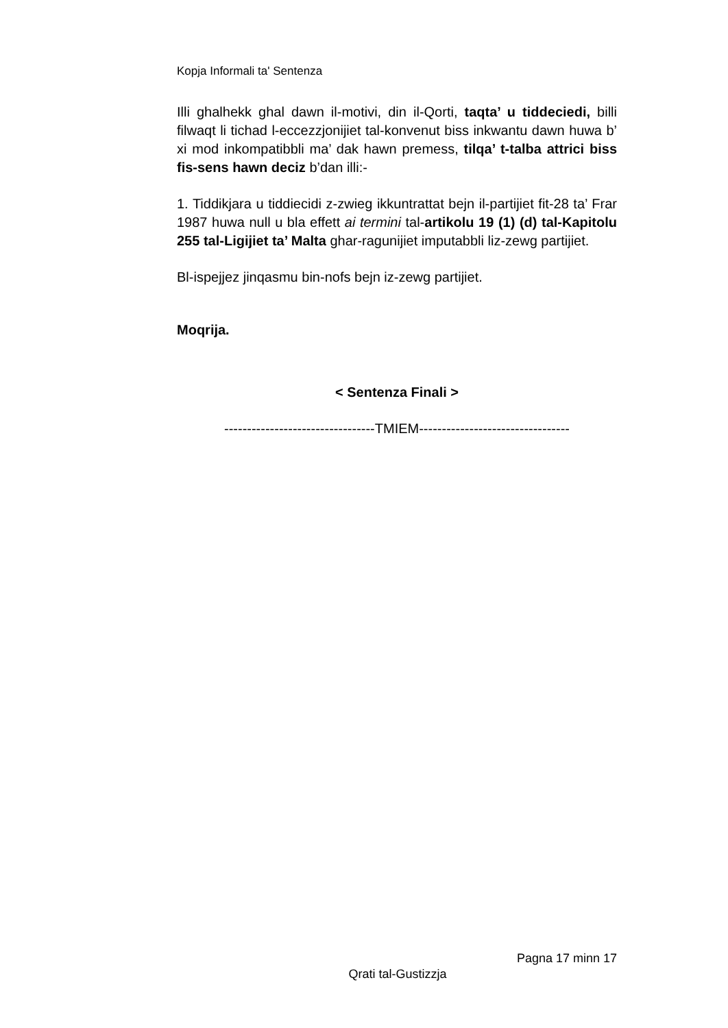Kopja Informali ta' Sentenza
Illi ghalhekk ghal dawn il-motivi, din il-Qorti, taqta’ u tiddeciedi, billi filwaqt li tichad l-eccezzjonijiet tal-konvenut biss inkwantu dawn huwa b’ xi mod inkompatibbli ma’ dak hawn premess, tilqa’ t-talba attrici biss fis-sens hawn deciz b’dan illi:-
1. Tiddikjara u tiddiecidi z-zwieg ikkuntrattat bejn il-partijiet fit-28 ta’ Frar 1987 huwa null u bla effett ai termini tal-artikolu 19 (1) (d) tal-Kapitolu 255 tal-Ligijiet ta’ Malta ghar-ragunijiet imputabbli liz-zewg partijiet.
Bl-ispejjez jinqasmu bin-nofs bejn iz-zewg partijiet.
Moqrija.
< Sentenza Finali >
---------------------------------TMIEM---------------------------------
Pagna 17 minn 17
Qrati tal-Gustizzja